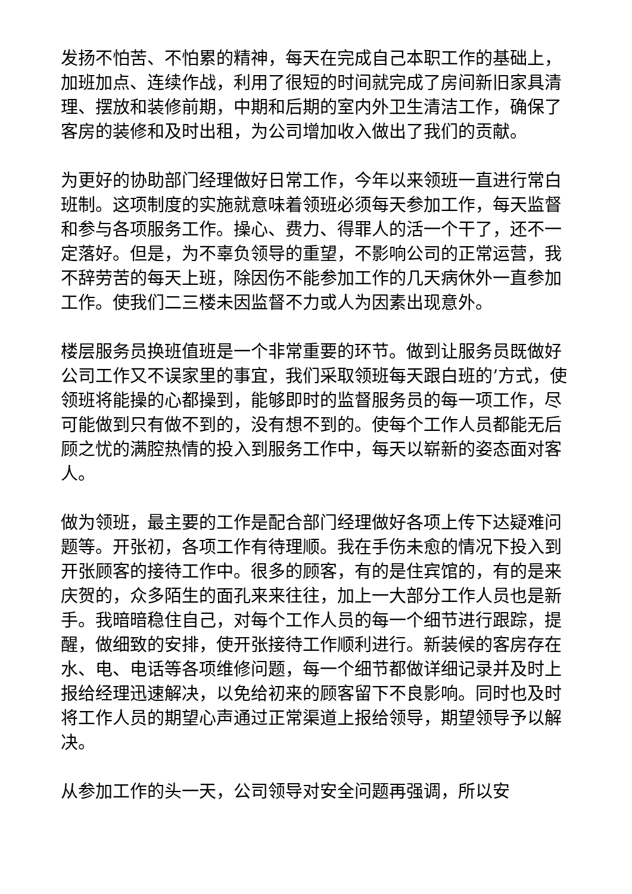发扬不怕苦、不怕累的精神，每天在完成自己本职工作的基础上，加班加点、连续作战，利用了很短的时间就完成了房间新旧家具清理、摆放和装修前期，中期和后期的室内外卫生清洁工作，确保了客房的装修和及时出租，为公司增加收入做出了我们的贡献。
为更好的协助部门经理做好日常工作，今年以来领班一直进行常白班制。这项制度的实施就意味着领班必须每天参加工作，每天监督和参与各项服务工作。操心、费力、得罪人的活一个干了，还不一定落好。但是，为不辜负领导的重望，不影响公司的正常运营，我不辞劳苦的每天上班，除因伤不能参加工作的几天病休外一直参加工作。使我们二三楼未因监督不力或人为因素出现意外。
楼层服务员换班值班是一个非常重要的环节。做到让服务员既做好公司工作又不误家里的事宜，我们采取领班每天跟白班的’方式，使领班将能操的心都操到，能够即时的监督服务员的每一项工作，尽可能做到只有做不到的，没有想不到的。使每个工作人员都能无后顾之忧的满腔热情的投入到服务工作中，每天以崭新的姿态面对客人。
做为领班，最主要的工作是配合部门经理做好各项上传下达疑难问题等。开张初，各项工作有待理顺。我在手伤未愈的情况下投入到开张顾客的接待工作中。很多的顾客，有的是住宾馆的，有的是来庆贺的，众多陌生的面孔来来往往，加上一大部分工作人员也是新手。我暗暗稳住自己，对每个工作人员的每一个细节进行跟踪，提醒，做细致的安排，使开张接待工作顺利进行。新装候的客房存在水、电、电话等各项维修问题，每一个细节都做详细记录并及时上报给经理迅速解决，以免给初来的顾客留下不良影响。同时也及时将工作人员的期望心声通过正常渠道上报给领导，期望领导予以解决。
从参加工作的头一天，公司领导对安全问题再强调，所以安